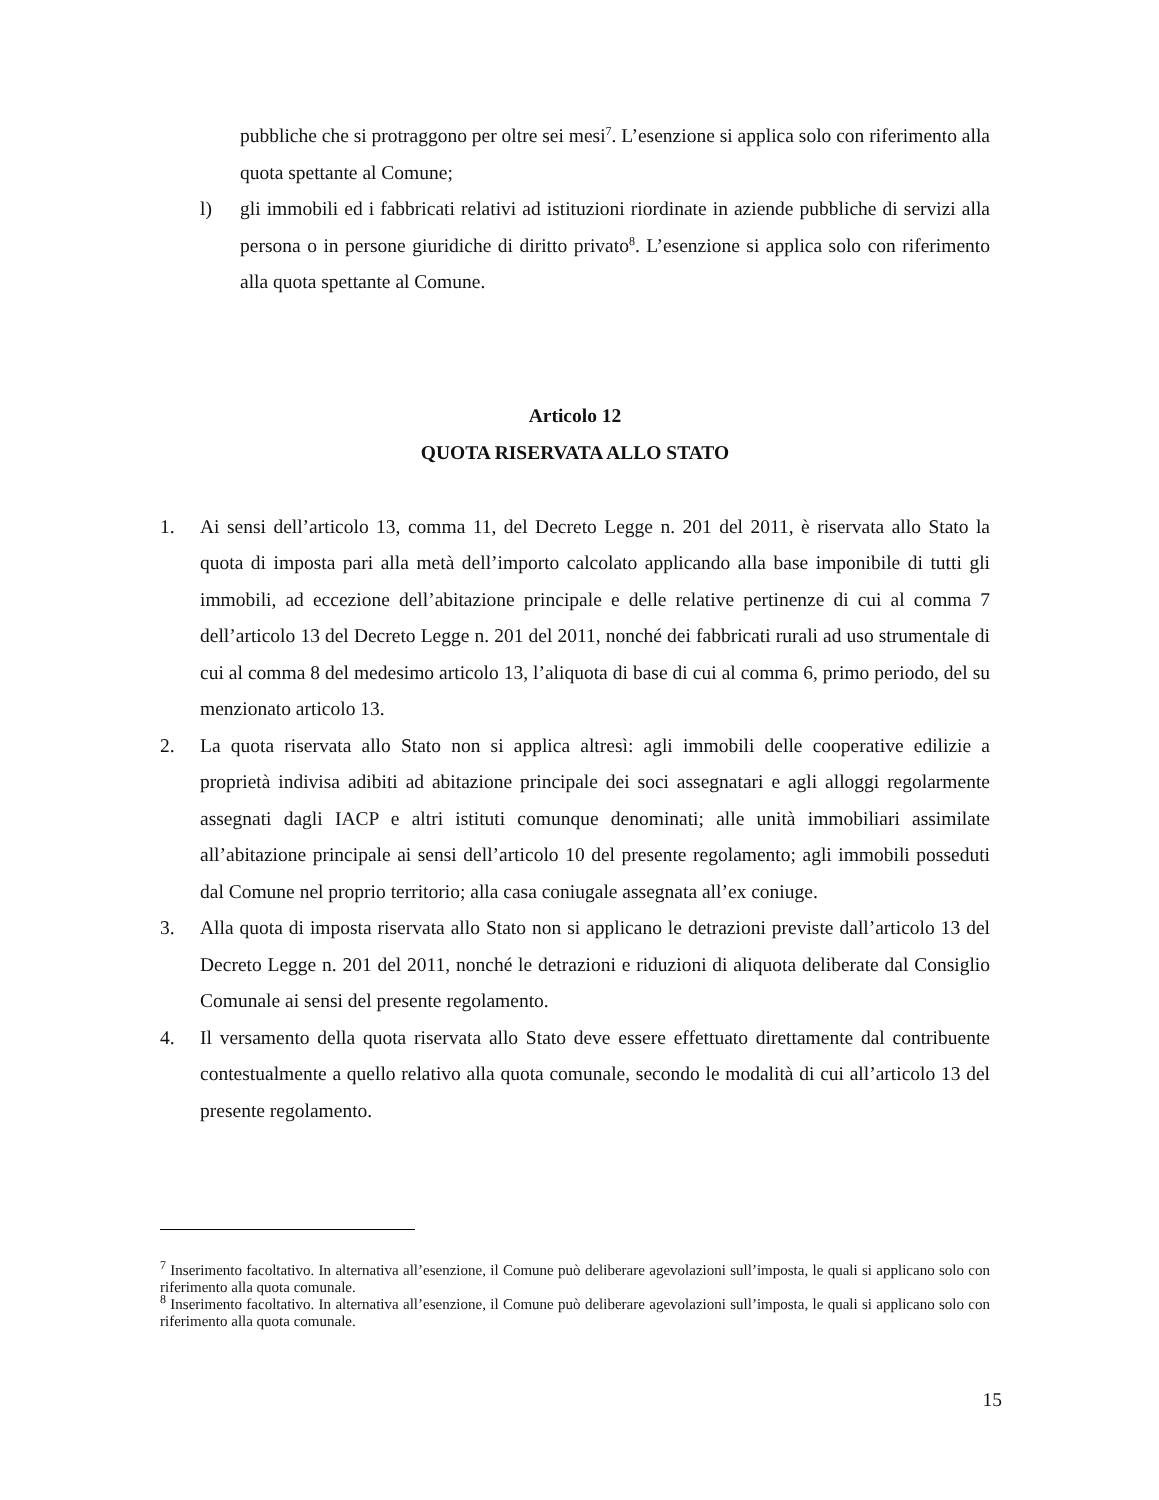pubbliche che si protraggono per oltre sei mesi<sup>7</sup>. L’esenzione si applica solo con riferimento alla quota spettante al Comune;
l) gli immobili ed i fabbricati relativi ad istituzioni riordinate in aziende pubbliche di servizi alla persona o in persone giuridiche di diritto privato<sup>8</sup>. L’esenzione si applica solo con riferimento alla quota spettante al Comune.
Articolo 12
QUOTA RISERVATA ALLO STATO
1. Ai sensi dell’articolo 13, comma 11, del Decreto Legge n. 201 del 2011, è riservata allo Stato la quota di imposta pari alla metà dell’importo calcolato applicando alla base imponibile di tutti gli immobili, ad eccezione dell’abitazione principale e delle relative pertinenze di cui al comma 7 dell’articolo 13 del Decreto Legge n. 201 del 2011, nonché dei fabbricati rurali ad uso strumentale di cui al comma 8 del medesimo articolo 13, l’aliquota di base di cui al comma 6, primo periodo, del su menzionato articolo 13.
2. La quota riservata allo Stato non si applica altresì: agli immobili delle cooperative edilizie a proprietà indivisa adibiti ad abitazione principale dei soci assegnatari e agli alloggi regolarmente assegnati dagli IACP e altri istituti comunque denominati; alle unità immobiliari assimilate all’abitazione principale ai sensi dell’articolo 10 del presente regolamento; agli immobili posseduti dal Comune nel proprio territorio; alla casa coniugale assegnata all’ex coniuge.
3. Alla quota di imposta riservata allo Stato non si applicano le detrazioni previste dall’articolo 13 del Decreto Legge n. 201 del 2011, nonché le detrazioni e riduzioni di aliquota deliberate dal Consiglio Comunale ai sensi del presente regolamento.
4. Il versamento della quota riservata allo Stato deve essere effettuato direttamente dal contribuente contestualmente a quello relativo alla quota comunale, secondo le modalità di cui all’articolo 13 del presente regolamento.
<sup>7</sup> Inserimento facoltativo. In alternativa all’esenzione, il Comune può deliberare agevolazioni sull’imposta, le quali si applicano solo con riferimento alla quota comunale.
<sup>8</sup> Inserimento facoltativo. In alternativa all’esenzione, il Comune può deliberare agevolazioni sull’imposta, le quali si applicano solo con riferimento alla quota comunale.
15